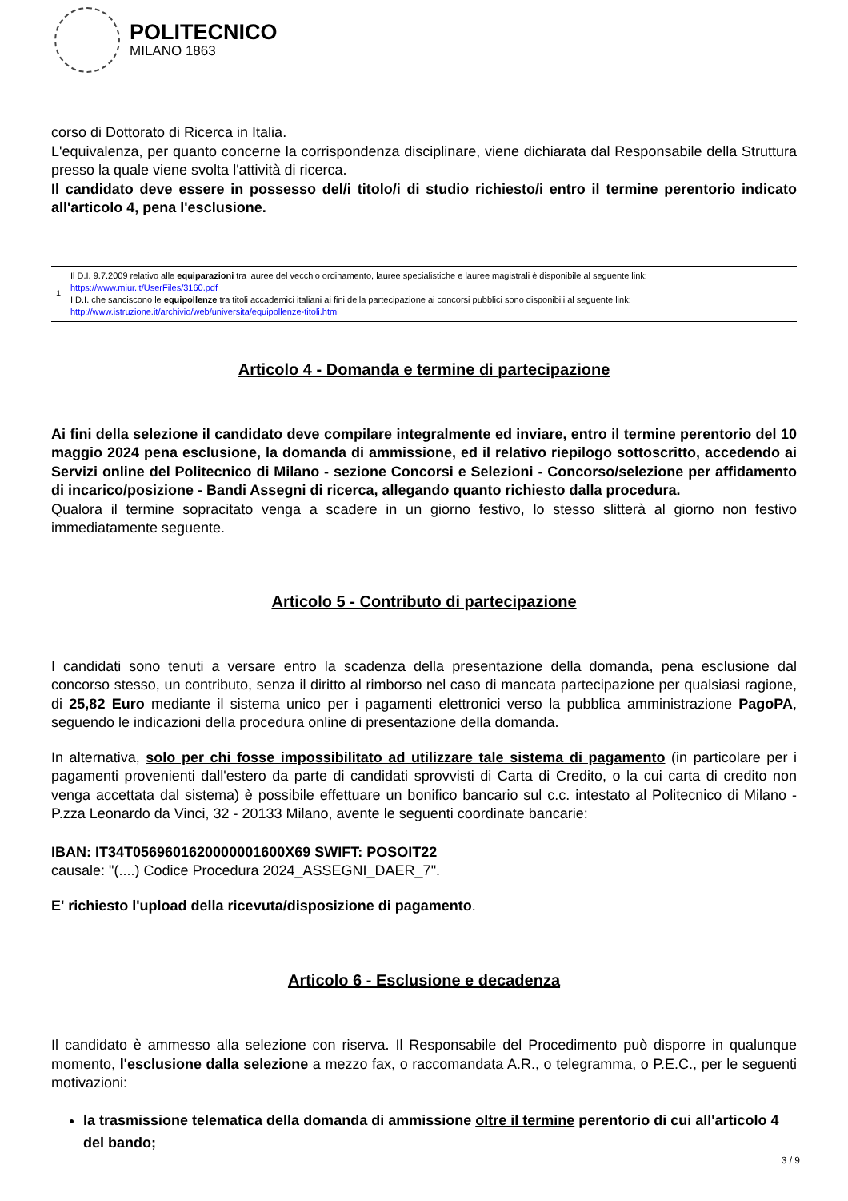POLITECNICO
MILANO 1863
corso di Dottorato di Ricerca in Italia.
L'equivalenza, per quanto concerne la corrispondenza disciplinare, viene dichiarata dal Responsabile della Struttura presso la quale viene svolta l'attività di ricerca.
Il candidato deve essere in possesso del/i titolo/i di studio richiesto/i entro il termine perentorio indicato all'articolo 4, pena l'esclusione.
1
Il D.I. 9.7.2009 relativo alle equiparazioni tra lauree del vecchio ordinamento, lauree specialistiche e lauree magistrali è disponibile al seguente link:
https://www.miur.it/UserFiles/3160.pdf
I D.I. che sanciscono le equipollenze tra titoli accademici italiani ai fini della partecipazione ai concorsi pubblici sono disponibili al seguente link:
http://www.istruzione.it/archivio/web/universita/equipollenze-titoli.html
Articolo 4 - Domanda e termine di partecipazione
Ai fini della selezione il candidato deve compilare integralmente ed inviare, entro il termine perentorio del 10 maggio 2024 pena esclusione, la domanda di ammissione, ed il relativo riepilogo sottoscritto, accedendo ai Servizi online del Politecnico di Milano - sezione Concorsi e Selezioni - Concorso/selezione per affidamento di incarico/posizione - Bandi Assegni di ricerca, allegando quanto richiesto dalla procedura.
Qualora il termine sopracitato venga a scadere in un giorno festivo, lo stesso slitterà al giorno non festivo immediatamente seguente.
Articolo 5 - Contributo di partecipazione
I candidati sono tenuti a versare entro la scadenza della presentazione della domanda, pena esclusione dal concorso stesso, un contributo, senza il diritto al rimborso nel caso di mancata partecipazione per qualsiasi ragione, di 25,82 Euro mediante il sistema unico per i pagamenti elettronici verso la pubblica amministrazione PagoPA, seguendo le indicazioni della procedura online di presentazione della domanda.
In alternativa, solo per chi fosse impossibilitato ad utilizzare tale sistema di pagamento (in particolare per i pagamenti provenienti dall'estero da parte di candidati sprovvisti di Carta di Credito, o la cui carta di credito non venga accettata dal sistema) è possibile effettuare un bonifico bancario sul c.c. intestato al Politecnico di Milano - P.zza Leonardo da Vinci, 32 - 20133 Milano, avente le seguenti coordinate bancarie:
IBAN: IT34T0569601620000001600X69 SWIFT: POSOIT22
causale: "(....) Codice Procedura 2024_ASSEGNI_DAER_7".
E' richiesto l'upload della ricevuta/disposizione di pagamento.
Articolo 6 - Esclusione e decadenza
Il candidato è ammesso alla selezione con riserva. Il Responsabile del Procedimento può disporre in qualunque momento, l'esclusione dalla selezione a mezzo fax, o raccomandata A.R., o telegramma, o P.E.C., per le seguenti motivazioni:
la trasmissione telematica della domanda di ammissione oltre il termine perentorio di cui all'articolo 4 del bando;
3 / 9